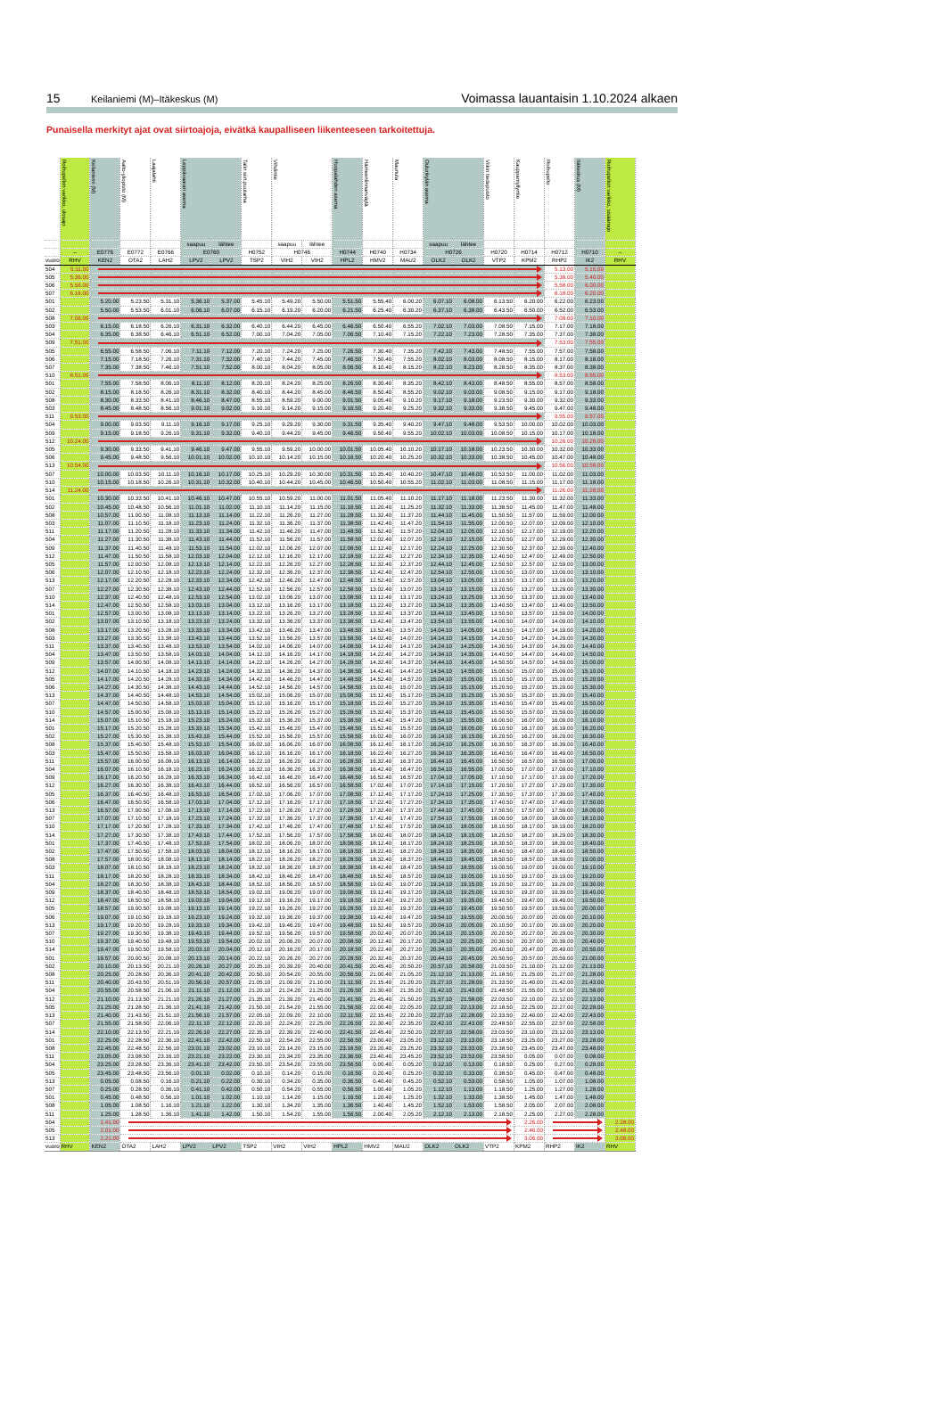15 Keilaniemi (M)–Itäkeskus (M) Voimassa lauantaisin 1.10.2024 alkaen
Punaisella merkityt ajat ovat siirtoajoja, eivätkä kaupalliseen liikenteeseen tarkoitettuja.
| | Roihupellon varikko, ulosajo | Keilaniemi (M) | Aalto-yliopisto (M) | Laajalahti | Leppävaaran asema | | Talin siirt.puutarha | Vihdintie | | Huopalahden asema | Hämeenlinnanväylä | Maunula | Oulunkylän asema | | Viikin tiedepuisto | Kauppamyllyntie | Roihupelto | Itäkeskus (M) | Roihupellon varikko, sisäänajo |
| --- | --- | --- | --- | --- | --- | --- | --- | --- | --- | --- | --- | --- | --- | --- | --- | --- | --- | --- | --- |
| | | | | | saapuu | lähtee | | saapuu | lähtee | | | | saapuu | lähtee | | | | | |
| | – | E0776 | E0772 | E0766 | E0760 | | H0752 | H0746 | | H0744 | H0740 | H0734 | H0726 | | H0720 | H0714 | H0712 | H0710 | – |
| vuoro | RHV | KEN2 | OTA2 | LAH2 | LPV2 | LPV2 | TSP2 | VIH2 | VIH2 | HPL2 | HMV2 | MAU2 | OLK2 | OLK2 | VTP2 | KPM2 | RHP2 | IK2 | RHV |
| 504 | 5.11.00 | | | | | | | | | | | | | | | | 5.13.00 | 5.15.00 | |
| 505 | 5.36.00 | | | | | | | | | | | | | | | | 5.38.00 | 5.40.00 | |
| 506 | 5.56.00 | | | | | | | | | | | | | | | | 5.58.00 | 6.00.00 | |
| 507 | 6.16.00 | | | | | | | | | | | | | | | | 6.18.00 | 6.20.00 | |
| 501 | | 5.20.00 | 5.23.50 | 5.31.10 | 5.36.10 | 5.37.00 | 5.45.10 | 5.49.20 | 5.50.00 | 5.51.50 | 5.55.40 | 6.00.20 | 6.07.10 | 6.08.00 | 6.13.50 | 6.20.00 | 6.22.00 | 6.23.00 | |
| 502 | | 5.50.00 | 5.53.50 | 6.01.10 | 6.06.10 | 6.07.00 | 6.15.10 | 6.19.20 | 6.20.00 | 6.21.50 | 6.25.40 | 6.30.20 | 6.37.10 | 6.38.00 | 6.43.50 | 6.50.00 | 6.52.00 | 6.53.00 | |
| 508 | 7.06.00 | | | | | | | | | | | | | | | | 7.08.00 | 7.10.00 | |
| 503 | | 6.15.00 | 6.18.50 | 6.26.10 | 6.31.10 | 6.32.00 | 6.40.10 | 6.44.20 | 6.45.00 | 6.46.50 | 6.50.40 | 6.55.20 | 7.02.10 | 7.03.00 | 7.08.50 | 7.15.00 | 7.17.00 | 7.18.00 | |
| 504 | | 6.35.00 | 6.38.50 | 6.46.10 | 6.51.10 | 6.52.00 | 7.00.10 | 7.04.20 | 7.05.00 | 7.06.50 | 7.10.40 | 7.15.20 | 7.22.10 | 7.23.00 | 7.28.50 | 7.35.00 | 7.37.00 | 7.38.00 | |
| 509 | 7.51.00 | | | | | | | | | | | | | | | | 7.53.00 | 7.55.00 | |
| 505 | | 6.55.00 | 6.58.50 | 7.06.10 | 7.11.10 | 7.12.00 | 7.20.10 | 7.24.20 | 7.25.00 | 7.26.50 | 7.30.40 | 7.35.20 | 7.42.10 | 7.43.00 | 7.48.50 | 7.55.00 | 7.57.00 | 7.58.00 | |
| 506 | | 7.15.00 | 7.18.50 | 7.26.10 | 7.31.10 | 7.32.00 | 7.40.10 | 7.44.20 | 7.45.00 | 7.46.50 | 7.50.40 | 7.55.20 | 8.02.10 | 8.03.00 | 8.08.50 | 8.15.00 | 8.17.00 | 8.18.00 | |
| 507 | | 7.35.00 | 7.38.50 | 7.46.10 | 7.51.10 | 7.52.00 | 8.00.10 | 8.04.20 | 8.05.00 | 8.06.50 | 8.10.40 | 8.15.20 | 8.22.10 | 8.23.00 | 8.28.50 | 8.35.00 | 8.37.00 | 8.38.00 | |
| 510 | 8.51.00 | | | | | | | | | | | | | | | | 8.53.00 | 8.55.00 | |
| 501 | | 7.55.00 | 7.58.50 | 8.06.10 | 8.11.10 | 8.12.00 | 8.20.10 | 8.24.20 | 8.25.00 | 8.26.50 | 8.30.40 | 8.35.20 | 8.42.10 | 8.43.00 | 8.48.50 | 8.55.00 | 8.57.00 | 8.58.00 | |
| 502 | | 8.15.00 | 8.18.50 | 8.26.10 | 8.31.10 | 8.32.00 | 8.40.10 | 8.44.20 | 8.45.00 | 8.46.50 | 8.50.40 | 8.55.20 | 9.02.10 | 9.03.00 | 9.08.50 | 9.15.00 | 9.17.00 | 9.18.00 | |
| 508 | | 8.30.00 | 8.33.50 | 8.41.10 | 8.46.10 | 8.47.00 | 8.55.10 | 8.59.20 | 9.00.00 | 9.01.50 | 9.05.40 | 9.10.20 | 9.17.10 | 9.18.00 | 9.23.50 | 9.30.00 | 9.32.00 | 9.33.00 | |
| 503 | | 8.45.00 | 8.48.50 | 8.56.10 | 9.01.10 | 9.02.00 | 9.10.10 | 9.14.20 | 9.15.00 | 9.16.50 | 9.20.40 | 9.25.20 | 9.32.10 | 9.33.00 | 9.38.50 | 9.45.00 | 9.47.00 | 9.48.00 | |
| 511 | 9.53.00 | | | | | | | | | | | | | | | | 9.55.00 | 9.57.00 | |
| 504 | | 9.00.00 | 9.03.50 | 9.11.10 | 9.16.10 | 9.17.00 | 9.25.10 | 9.29.20 | 9.30.00 | 9.31.50 | 9.35.40 | 9.40.20 | 9.47.10 | 9.48.00 | 9.53.50 | 10.00.00 | 10.02.00 | 10.03.00 | |
| 509 | | 9.15.00 | 9.18.50 | 9.26.10 | 9.31.10 | 9.32.00 | 9.40.10 | 9.44.20 | 9.45.00 | 9.46.50 | 9.50.40 | 9.55.20 | 10.02.10 | 10.03.00 | 10.08.50 | 10.15.00 | 10.17.00 | 10.18.00 | |
| 512 | 10.24.00 | | | | | | | | | | | | | | | | 10.26.00 | 10.28.00 | |
| 505 | | 9.30.00 | 9.33.50 | 9.41.10 | 9.46.10 | 9.47.00 | 9.55.10 | 9.59.20 | 10.00.00 | 10.01.50 | 10.05.40 | 10.10.20 | 10.17.10 | 10.18.00 | 10.23.50 | 10.30.00 | 10.32.00 | 10.33.00 | |
| 506 | | 9.45.00 | 9.48.50 | 9.56.10 | 10.01.10 | 10.02.00 | 10.10.10 | 10.14.20 | 10.15.00 | 10.16.50 | 10.20.40 | 10.25.20 | 10.32.10 | 10.33.00 | 10.38.50 | 10.45.00 | 10.47.00 | 10.48.00 | |
| 513 | 10.54.00 | | | | | | | | | | | | | | | | 10.56.00 | 10.58.00 | |
| 507 | | 10.00.00 | 10.03.50 | 10.11.10 | 10.16.10 | 10.17.00 | 10.25.10 | 10.29.20 | 10.30.00 | 10.31.50 | 10.35.40 | 10.40.20 | 10.47.10 | 10.48.00 | 10.53.50 | 11.00.00 | 11.02.00 | 11.03.00 | |
| 510 | | 10.15.00 | 10.18.50 | 10.26.10 | 10.31.10 | 10.32.00 | 10.40.10 | 10.44.20 | 10.45.00 | 10.46.50 | 10.50.40 | 10.55.20 | 11.02.10 | 11.03.00 | 11.08.50 | 11.15.00 | 11.17.00 | 11.18.00 | |
| 514 | 11.24.00 | | | | | | | | | | | | | | | | 11.26.00 | 11.28.00 | |
| 501 | | 10.30.00 | 10.33.50 | 10.41.10 | 10.46.10 | 10.47.00 | 10.55.10 | 10.59.20 | 11.00.00 | 11.01.50 | 11.05.40 | 11.10.20 | 11.17.10 | 11.18.00 | 11.23.50 | 11.30.00 | 11.32.00 | 11.33.00 | |
| 502 | | 10.45.00 | 10.48.50 | 10.56.10 | 11.01.10 | 11.02.00 | 11.10.10 | 11.14.20 | 11.15.00 | 11.16.50 | 11.20.40 | 11.25.20 | 11.32.10 | 11.33.00 | 11.38.50 | 11.45.00 | 11.47.00 | 11.48.00 | |
| 508 | | 10.57.00 | 11.00.50 | 11.08.10 | 11.13.10 | 11.14.00 | 11.22.10 | 11.26.20 | 11.27.00 | 11.28.50 | 11.32.40 | 11.37.20 | 11.44.10 | 11.45.00 | 11.50.50 | 11.57.00 | 11.59.00 | 12.00.00 | |
| 503 | | 11.07.00 | 11.10.50 | 11.18.10 | 11.23.10 | 11.24.00 | 11.32.10 | 11.36.20 | 11.37.00 | 11.38.50 | 11.42.40 | 11.47.20 | 11.54.10 | 11.55.00 | 12.00.50 | 12.07.00 | 12.09.00 | 12.10.00 | |
| 511 | | 11.17.00 | 11.20.50 | 11.28.10 | 11.33.10 | 11.34.00 | 11.42.10 | 11.46.20 | 11.47.00 | 11.48.50 | 11.52.40 | 11.57.20 | 12.04.10 | 12.05.00 | 12.10.50 | 12.17.00 | 12.19.00 | 12.20.00 | |
| 504 | | 11.27.00 | 11.30.50 | 11.38.10 | 11.43.10 | 11.44.00 | 11.52.10 | 11.56.20 | 11.57.00 | 11.58.50 | 12.02.40 | 12.07.20 | 12.14.10 | 12.15.00 | 12.20.50 | 12.27.00 | 12.29.00 | 12.30.00 | |
| 509 | | 11.37.00 | 11.40.50 | 11.48.10 | 11.53.10 | 11.54.00 | 12.02.10 | 12.06.20 | 12.07.00 | 12.08.50 | 12.12.40 | 12.17.20 | 12.24.10 | 12.25.00 | 12.30.50 | 12.37.00 | 12.39.00 | 12.40.00 | |
| 512 | | 11.47.00 | 11.50.50 | 11.58.10 | 12.03.10 | 12.04.00 | 12.12.10 | 12.16.20 | 12.17.00 | 12.18.50 | 12.22.40 | 12.27.20 | 12.34.10 | 12.35.00 | 12.40.50 | 12.47.00 | 12.49.00 | 12.50.00 | |
| 505 | | 11.57.00 | 12.00.50 | 12.08.10 | 12.13.10 | 12.14.00 | 12.22.10 | 12.26.20 | 12.27.00 | 12.28.50 | 12.32.40 | 12.37.20 | 12.44.10 | 12.45.00 | 12.50.50 | 12.57.00 | 12.59.00 | 13.00.00 | |
| 506 | | 12.07.00 | 12.10.50 | 12.18.10 | 12.23.10 | 12.24.00 | 12.32.10 | 12.36.20 | 12.37.00 | 12.38.50 | 12.42.40 | 12.47.20 | 12.54.10 | 12.55.00 | 13.00.50 | 13.07.00 | 13.09.00 | 13.10.00 | |
| 513 | | 12.17.00 | 12.20.50 | 12.28.10 | 12.33.10 | 12.34.00 | 12.42.10 | 12.46.20 | 12.47.00 | 12.48.50 | 12.52.40 | 12.57.20 | 13.04.10 | 13.05.00 | 13.10.50 | 13.17.00 | 13.19.00 | 13.20.00 | |
| 507 | | 12.27.00 | 12.30.50 | 12.38.10 | 12.43.10 | 12.44.00 | 12.52.10 | 12.56.20 | 12.57.00 | 12.58.50 | 13.02.40 | 13.07.20 | 13.14.10 | 13.15.00 | 13.20.50 | 13.27.00 | 13.29.00 | 13.30.00 | |
| 510 | | 12.37.00 | 12.40.50 | 12.48.10 | 12.53.10 | 12.54.00 | 13.02.10 | 13.06.20 | 13.07.00 | 13.08.50 | 13.12.40 | 13.17.20 | 13.24.10 | 13.25.00 | 13.30.50 | 13.37.00 | 13.39.00 | 13.40.00 | |
| 514 | | 12.47.00 | 12.50.50 | 12.58.10 | 13.03.10 | 13.04.00 | 13.12.10 | 13.16.20 | 13.17.00 | 13.18.50 | 13.22.40 | 13.27.20 | 13.34.10 | 13.35.00 | 13.40.50 | 13.47.00 | 13.49.00 | 13.50.00 | |
| 501 | | 12.57.00 | 13.00.50 | 13.08.10 | 13.13.10 | 13.14.00 | 13.22.10 | 13.26.20 | 13.27.00 | 13.28.50 | 13.32.40 | 13.37.20 | 13.44.10 | 13.45.00 | 13.50.50 | 13.57.00 | 13.59.00 | 14.00.00 | |
| 502 | | 13.07.00 | 13.10.50 | 13.18.10 | 13.23.10 | 13.24.00 | 13.32.10 | 13.36.20 | 13.37.00 | 13.38.50 | 13.42.40 | 13.47.20 | 13.54.10 | 13.55.00 | 14.00.50 | 14.07.00 | 14.09.00 | 14.10.00 | |
| 508 | | 13.17.00 | 13.20.50 | 13.28.10 | 13.33.10 | 13.34.00 | 13.42.10 | 13.46.20 | 13.47.00 | 13.48.50 | 13.52.40 | 13.57.20 | 14.04.10 | 14.05.00 | 14.10.50 | 14.17.00 | 14.19.00 | 14.20.00 | |
| 503 | | 13.27.00 | 13.30.50 | 13.38.10 | 13.43.10 | 13.44.00 | 13.52.10 | 13.56.20 | 13.57.00 | 13.58.50 | 14.02.40 | 14.07.20 | 14.14.10 | 14.15.00 | 14.20.50 | 14.27.00 | 14.29.00 | 14.30.00 | |
| 511 | | 13.37.00 | 13.40.50 | 13.48.10 | 13.53.10 | 13.54.00 | 14.02.10 | 14.06.20 | 14.07.00 | 14.08.50 | 14.12.40 | 14.17.20 | 14.24.10 | 14.25.00 | 14.30.50 | 14.37.00 | 14.39.00 | 14.40.00 | |
| 504 | | 13.47.00 | 13.50.50 | 13.58.10 | 14.03.10 | 14.04.00 | 14.12.10 | 14.16.20 | 14.17.00 | 14.18.50 | 14.22.40 | 14.27.20 | 14.34.10 | 14.35.00 | 14.40.50 | 14.47.00 | 14.49.00 | 14.50.00 | |
| 509 | | 13.57.00 | 14.00.50 | 14.08.10 | 14.13.10 | 14.14.00 | 14.22.10 | 14.26.20 | 14.27.00 | 14.28.50 | 14.32.40 | 14.37.20 | 14.44.10 | 14.45.00 | 14.50.50 | 14.57.00 | 14.59.00 | 15.00.00 | |
| 512 | | 14.07.00 | 14.10.50 | 14.18.10 | 14.23.10 | 14.24.00 | 14.32.10 | 14.36.20 | 14.37.00 | 14.38.50 | 14.42.40 | 14.47.20 | 14.54.10 | 14.55.00 | 15.00.50 | 15.07.00 | 15.09.00 | 15.10.00 | |
| 505 | | 14.17.00 | 14.20.50 | 14.28.10 | 14.33.10 | 14.34.00 | 14.42.10 | 14.46.20 | 14.47.00 | 14.48.50 | 14.52.40 | 14.57.20 | 15.04.10 | 15.05.00 | 15.10.50 | 15.17.00 | 15.19.00 | 15.20.00 | |
| 506 | | 14.27.00 | 14.30.50 | 14.38.10 | 14.43.10 | 14.44.00 | 14.52.10 | 14.56.20 | 14.57.00 | 14.58.50 | 15.02.40 | 15.07.20 | 15.14.10 | 15.15.00 | 15.20.50 | 15.27.00 | 15.29.00 | 15.30.00 | |
| 513 | | 14.37.00 | 14.40.50 | 14.48.10 | 14.53.10 | 14.54.00 | 15.02.10 | 15.06.20 | 15.07.00 | 15.08.50 | 15.12.40 | 15.17.20 | 15.24.10 | 15.25.00 | 15.30.50 | 15.37.00 | 15.39.00 | 15.40.00 | |
| 507 | | 14.47.00 | 14.50.50 | 14.58.10 | 15.03.10 | 15.04.00 | 15.12.10 | 15.16.20 | 15.17.00 | 15.18.50 | 15.22.40 | 15.27.20 | 15.34.10 | 15.35.00 | 15.40.50 | 15.47.00 | 15.49.00 | 15.50.00 | |
| 510 | | 14.57.00 | 15.00.50 | 15.08.10 | 15.13.10 | 15.14.00 | 15.22.10 | 15.26.20 | 15.27.00 | 15.28.50 | 15.32.40 | 15.37.20 | 15.44.10 | 15.45.00 | 15.50.50 | 15.57.00 | 15.59.00 | 16.00.00 | |
| 514 | | 15.07.00 | 15.10.50 | 15.18.10 | 15.23.10 | 15.24.00 | 15.32.10 | 15.36.20 | 15.37.00 | 15.38.50 | 15.42.40 | 15.47.20 | 15.54.10 | 15.55.00 | 16.00.50 | 16.07.00 | 16.09.00 | 16.10.00 | |
| 501 | | 15.17.00 | 15.20.50 | 15.28.10 | 15.33.10 | 15.34.00 | 15.42.10 | 15.46.20 | 15.47.00 | 15.48.50 | 15.52.40 | 15.57.20 | 16.04.10 | 16.05.00 | 16.10.50 | 16.17.00 | 16.19.00 | 16.20.00 | |
| 502 | | 15.27.00 | 15.30.50 | 15.38.10 | 15.43.10 | 15.44.00 | 15.52.10 | 15.56.20 | 15.57.00 | 15.58.50 | 16.02.40 | 16.07.20 | 16.14.10 | 16.15.00 | 16.20.50 | 16.27.00 | 16.29.00 | 16.30.00 | |
| 508 | | 15.37.00 | 15.40.50 | 15.48.10 | 15.53.10 | 15.54.00 | 16.02.10 | 16.06.20 | 16.07.00 | 16.08.50 | 16.12.40 | 16.17.20 | 16.24.10 | 16.25.00 | 16.30.50 | 16.37.00 | 16.39.00 | 16.40.00 | |
| 503 | | 15.47.00 | 15.50.50 | 15.58.10 | 16.03.10 | 16.04.00 | 16.12.10 | 16.16.20 | 16.17.00 | 16.18.50 | 16.22.40 | 16.27.20 | 16.34.10 | 16.35.00 | 16.40.50 | 16.47.00 | 16.49.00 | 16.50.00 | |
| 511 | | 15.57.00 | 16.00.50 | 16.08.10 | 16.13.10 | 16.14.00 | 16.22.10 | 16.26.20 | 16.27.00 | 16.28.50 | 16.32.40 | 16.37.20 | 16.44.10 | 16.45.00 | 16.50.50 | 16.57.00 | 16.59.00 | 17.00.00 | |
| 504 | | 16.07.00 | 16.10.50 | 16.18.10 | 16.23.10 | 16.24.00 | 16.32.10 | 16.36.20 | 16.37.00 | 16.38.50 | 16.42.40 | 16.47.20 | 16.54.10 | 16.55.00 | 17.00.50 | 17.07.00 | 17.09.00 | 17.10.00 | |
| 509 | | 16.17.00 | 16.20.50 | 16.28.10 | 16.33.10 | 16.34.00 | 16.42.10 | 16.46.20 | 16.47.00 | 16.48.50 | 16.52.40 | 16.57.20 | 17.04.10 | 17.05.00 | 17.10.50 | 17.17.00 | 17.19.00 | 17.20.00 | |
| 512 | | 16.27.00 | 16.30.50 | 16.38.10 | 16.43.10 | 16.44.00 | 16.52.10 | 16.56.20 | 16.57.00 | 16.58.50 | 17.02.40 | 17.07.20 | 17.14.10 | 17.15.00 | 17.20.50 | 17.27.00 | 17.29.00 | 17.30.00 | |
| 505 | | 16.37.00 | 16.40.50 | 16.48.10 | 16.53.10 | 16.54.00 | 17.02.10 | 17.06.20 | 17.07.00 | 17.08.50 | 17.12.40 | 17.17.20 | 17.24.10 | 17.25.00 | 17.30.50 | 17.37.00 | 17.39.00 | 17.40.00 | |
| 506 | | 16.47.00 | 16.50.50 | 16.58.10 | 17.03.10 | 17.04.00 | 17.12.10 | 17.16.20 | 17.17.00 | 17.18.50 | 17.22.40 | 17.27.20 | 17.34.10 | 17.35.00 | 17.40.50 | 17.47.00 | 17.49.00 | 17.50.00 | |
| 513 | | 16.57.00 | 17.00.50 | 17.08.10 | 17.13.10 | 17.14.00 | 17.22.10 | 17.26.20 | 17.27.00 | 17.28.50 | 17.32.40 | 17.37.20 | 17.44.10 | 17.45.00 | 17.50.50 | 17.57.00 | 17.59.00 | 18.00.00 | |
| 507 | | 17.07.00 | 17.10.50 | 17.18.10 | 17.23.10 | 17.24.00 | 17.32.10 | 17.36.20 | 17.37.00 | 17.38.50 | 17.42.40 | 17.47.20 | 17.54.10 | 17.55.00 | 18.00.50 | 18.07.00 | 18.09.00 | 18.10.00 | |
| 510 | | 17.17.00 | 17.20.50 | 17.28.10 | 17.33.10 | 17.34.00 | 17.42.10 | 17.46.20 | 17.47.00 | 17.48.50 | 17.52.40 | 17.57.20 | 18.04.10 | 18.05.00 | 18.10.50 | 18.17.00 | 18.19.00 | 18.20.00 | |
| 514 | | 17.27.00 | 17.30.50 | 17.38.10 | 17.43.10 | 17.44.00 | 17.52.10 | 17.56.20 | 17.57.00 | 17.58.50 | 18.02.40 | 18.07.20 | 18.14.10 | 18.15.00 | 18.20.50 | 18.27.00 | 18.29.00 | 18.30.00 | |
| 501 | | 17.37.00 | 17.40.50 | 17.48.10 | 17.53.10 | 17.54.00 | 18.02.10 | 18.06.20 | 18.07.00 | 18.08.50 | 18.12.40 | 18.17.20 | 18.24.10 | 18.25.00 | 18.30.50 | 18.37.00 | 18.39.00 | 18.40.00 | |
| 502 | | 17.47.00 | 17.50.50 | 17.58.10 | 18.03.10 | 18.04.00 | 18.12.10 | 18.16.20 | 18.17.00 | 18.18.50 | 18.22.40 | 18.27.20 | 18.34.10 | 18.35.00 | 18.40.50 | 18.47.00 | 18.49.00 | 18.50.00 | |
| 508 | | 17.57.00 | 18.00.50 | 18.08.10 | 18.13.10 | 18.14.00 | 18.22.10 | 18.26.20 | 18.27.00 | 18.28.50 | 18.32.40 | 18.37.20 | 18.44.10 | 18.45.00 | 18.50.50 | 18.57.00 | 18.59.00 | 19.00.00 | |
| 503 | | 18.07.00 | 18.10.50 | 18.18.10 | 18.23.10 | 18.24.00 | 18.32.10 | 18.36.20 | 18.37.00 | 18.38.50 | 18.42.40 | 18.47.20 | 18.54.10 | 18.55.00 | 19.00.50 | 19.07.00 | 19.09.00 | 19.10.00 | |
| 511 | | 18.17.00 | 18.20.50 | 18.28.10 | 18.33.10 | 18.34.00 | 18.42.10 | 18.46.20 | 18.47.00 | 18.48.50 | 18.52.40 | 18.57.20 | 19.04.10 | 19.05.00 | 19.10.50 | 19.17.00 | 19.19.00 | 19.20.00 | |
| 504 | | 18.27.00 | 18.30.50 | 18.38.10 | 18.43.10 | 18.44.00 | 18.52.10 | 18.56.20 | 18.57.00 | 18.58.50 | 19.02.40 | 19.07.20 | 19.14.10 | 19.15.00 | 19.20.50 | 19.27.00 | 19.29.00 | 19.30.00 | |
| 509 | | 18.37.00 | 18.40.50 | 18.48.10 | 18.53.10 | 18.54.00 | 19.02.10 | 19.06.20 | 19.07.00 | 19.08.50 | 19.12.40 | 19.17.20 | 19.24.10 | 19.25.00 | 19.30.50 | 19.37.00 | 19.39.00 | 19.40.00 | |
| 512 | | 18.47.00 | 18.50.50 | 18.58.10 | 19.03.10 | 19.04.00 | 19.12.10 | 19.16.20 | 19.17.00 | 19.18.50 | 19.22.40 | 19.27.20 | 19.34.10 | 19.35.00 | 19.40.50 | 19.47.00 | 19.49.00 | 19.50.00 | |
| 505 | | 18.57.00 | 19.00.50 | 19.08.10 | 19.13.10 | 19.14.00 | 19.22.10 | 19.26.20 | 19.27.00 | 19.28.50 | 19.32.40 | 19.37.20 | 19.44.10 | 19.45.00 | 19.50.50 | 19.57.00 | 19.59.00 | 20.00.00 | |
| 506 | | 19.07.00 | 19.10.50 | 19.18.10 | 19.23.10 | 19.24.00 | 19.32.10 | 19.36.20 | 19.37.00 | 19.38.50 | 19.42.40 | 19.47.20 | 19.54.10 | 19.55.00 | 20.00.50 | 20.07.00 | 20.09.00 | 20.10.00 | |
| 513 | | 19.17.00 | 19.20.50 | 19.28.10 | 19.33.10 | 19.34.00 | 19.42.10 | 19.46.20 | 19.47.00 | 19.48.50 | 19.52.40 | 19.57.20 | 20.04.10 | 20.05.00 | 20.10.50 | 20.17.00 | 20.19.00 | 20.20.00 | |
| 507 | | 19.27.00 | 19.30.50 | 19.38.10 | 19.43.10 | 19.44.00 | 19.52.10 | 19.56.20 | 19.57.00 | 19.58.50 | 20.02.40 | 20.07.20 | 20.14.10 | 20.15.00 | 20.20.50 | 20.27.00 | 20.29.00 | 20.30.00 | |
| 510 | | 19.37.00 | 19.40.50 | 19.48.10 | 19.53.10 | 19.54.00 | 20.02.10 | 20.06.20 | 20.07.00 | 20.08.50 | 20.12.40 | 20.17.20 | 20.24.10 | 20.25.00 | 20.30.50 | 20.37.00 | 20.39.00 | 20.40.00 | |
| 514 | | 19.47.00 | 19.50.50 | 19.58.10 | 20.03.10 | 20.04.00 | 20.12.10 | 20.16.20 | 20.17.00 | 20.18.50 | 20.22.40 | 20.27.20 | 20.34.10 | 20.35.00 | 20.40.50 | 20.47.00 | 20.49.00 | 20.50.00 | |
| 501 | | 19.57.00 | 20.00.50 | 20.08.10 | 20.13.10 | 20.14.00 | 20.22.10 | 20.26.20 | 20.27.00 | 20.28.50 | 20.32.40 | 20.37.20 | 20.44.10 | 20.45.00 | 20.50.50 | 20.57.00 | 20.59.00 | 21.00.00 | |
| 502 | | 20.10.00 | 20.13.50 | 20.21.10 | 20.26.10 | 20.27.00 | 20.35.10 | 20.39.20 | 20.40.00 | 20.41.50 | 20.45.40 | 20.50.20 | 20.57.10 | 20.58.00 | 21.03.50 | 21.10.00 | 21.12.00 | 21.13.00 | |
| 508 | | 20.25.00 | 20.28.50 | 20.36.10 | 20.41.10 | 20.42.00 | 20.50.10 | 20.54.20 | 20.55.00 | 20.56.50 | 21.00.40 | 21.05.20 | 21.12.10 | 21.13.00 | 21.18.50 | 21.25.00 | 21.27.00 | 21.28.00 | |
| 511 | | 20.40.00 | 20.43.50 | 20.51.10 | 20.56.10 | 20.57.00 | 21.05.10 | 21.09.20 | 21.10.00 | 21.11.50 | 21.15.40 | 21.20.20 | 21.27.10 | 21.28.00 | 21.33.50 | 21.40.00 | 21.42.00 | 21.43.00 | |
| 504 | | 20.55.00 | 20.58.50 | 21.06.10 | 21.11.10 | 21.12.00 | 21.20.10 | 21.24.20 | 21.25.00 | 21.26.50 | 21.30.40 | 21.35.20 | 21.42.10 | 21.43.00 | 21.48.50 | 21.55.00 | 21.57.00 | 21.58.00 | |
| 512 | | 21.10.00 | 21.13.50 | 21.21.10 | 21.26.10 | 21.27.00 | 21.35.10 | 21.39.20 | 21.40.00 | 21.41.50 | 21.45.40 | 21.50.20 | 21.57.10 | 21.58.00 | 22.03.50 | 22.10.00 | 22.12.00 | 22.13.00 | |
| 505 | | 21.25.00 | 21.28.50 | 21.36.10 | 21.41.10 | 21.42.00 | 21.50.10 | 21.54.20 | 21.55.00 | 21.56.50 | 22.00.40 | 22.05.20 | 22.12.10 | 22.13.00 | 22.18.50 | 22.25.00 | 22.27.00 | 22.28.00 | |
| 513 | | 21.40.00 | 21.43.50 | 21.51.10 | 21.56.10 | 21.57.00 | 22.05.10 | 22.09.20 | 22.10.00 | 22.11.50 | 22.15.40 | 22.20.20 | 22.27.10 | 22.28.00 | 22.33.50 | 22.40.00 | 22.42.00 | 22.43.00 | |
| 507 | | 21.55.00 | 21.58.50 | 22.06.10 | 22.11.10 | 22.12.00 | 22.20.10 | 22.24.20 | 22.25.00 | 22.26.50 | 22.30.40 | 22.35.20 | 22.42.10 | 22.43.00 | 22.48.50 | 22.55.00 | 22.57.00 | 22.58.00 | |
| 514 | | 22.10.00 | 22.13.50 | 22.21.10 | 22.26.10 | 22.27.00 | 22.35.10 | 22.39.20 | 22.40.00 | 22.41.50 | 22.45.40 | 22.50.20 | 22.57.10 | 22.58.00 | 23.03.50 | 23.10.00 | 23.12.00 | 23.13.00 | |
| 501 | | 22.25.00 | 22.28.50 | 22.36.10 | 22.41.10 | 22.42.00 | 22.50.10 | 22.54.20 | 22.55.00 | 22.56.50 | 23.00.40 | 23.05.20 | 23.12.10 | 23.13.00 | 23.18.50 | 23.25.00 | 23.27.00 | 23.28.00 | |
| 508 | | 22.45.00 | 22.48.50 | 22.56.10 | 23.01.10 | 23.02.00 | 23.10.10 | 23.14.20 | 23.15.00 | 23.16.50 | 23.20.40 | 23.25.20 | 23.32.10 | 23.33.00 | 23.38.50 | 23.45.00 | 23.47.00 | 23.48.00 | |
| 511 | | 23.05.00 | 23.08.50 | 23.16.10 | 23.21.10 | 23.22.00 | 23.30.10 | 23.34.20 | 23.35.00 | 23.36.50 | 23.40.40 | 23.45.20 | 23.52.10 | 23.53.00 | 23.58.50 | 0.05.00 | 0.07.00 | 0.08.00 | |
| 504 | | 23.25.00 | 23.28.50 | 23.36.10 | 23.41.10 | 23.42.00 | 23.50.10 | 23.54.20 | 23.55.00 | 23.56.50 | 0.00.40 | 0.05.20 | 0.12.10 | 0.13.00 | 0.18.50 | 0.25.00 | 0.27.00 | 0.28.00 | |
| 505 | | 23.45.00 | 23.48.50 | 23.56.10 | 0.01.10 | 0.02.00 | 0.10.10 | 0.14.20 | 0.15.00 | 0.16.50 | 0.20.40 | 0.25.20 | 0.32.10 | 0.33.00 | 0.38.50 | 0.45.00 | 0.47.00 | 0.48.00 | |
| 513 | | 0.05.00 | 0.08.50 | 0.16.10 | 0.21.10 | 0.22.00 | 0.30.10 | 0.34.20 | 0.35.00 | 0.36.50 | 0.40.40 | 0.45.20 | 0.52.10 | 0.53.00 | 0.58.50 | 1.05.00 | 1.07.00 | 1.08.00 | |
| 507 | | 0.25.00 | 0.28.50 | 0.36.10 | 0.41.10 | 0.42.00 | 0.50.10 | 0.54.20 | 0.55.00 | 0.56.50 | 1.00.40 | 1.05.20 | 1.12.10 | 1.13.00 | 1.18.50 | 1.25.00 | 1.27.00 | 1.28.00 | |
| 501 | | 0.45.00 | 0.48.50 | 0.56.10 | 1.01.10 | 1.02.00 | 1.10.10 | 1.14.20 | 1.15.00 | 1.16.50 | 1.20.40 | 1.25.20 | 1.32.10 | 1.33.00 | 1.38.50 | 1.45.00 | 1.47.00 | 1.48.00 | |
| 508 | | 1.05.00 | 1.08.50 | 1.16.10 | 1.21.10 | 1.22.00 | 1.30.10 | 1.34.20 | 1.35.00 | 1.36.50 | 1.40.40 | 1.45.20 | 1.52.10 | 1.53.00 | 1.58.50 | 2.05.00 | 2.07.00 | 2.08.00 | |
| 511 | | 1.25.00 | 1.28.50 | 1.36.10 | 1.41.10 | 1.42.00 | 1.50.10 | 1.54.20 | 1.55.00 | 1.56.50 | 2.00.40 | 2.05.20 | 2.12.10 | 2.13.00 | 2.18.50 | 2.25.00 | 2.27.00 | 2.28.00 | |
| 504 | | 1.41.00 | | | | | | | | | | | | | | 2.26.00 | | | 2.28.00 |
| 505 | | 2.01.00 | | | | | | | | | | | | | | 2.46.00 | | | 2.48.00 |
| 513 | | 2.21.00 | | | | | | | | | | | | | | 3.06.00 | | | 3.08.00 |
| vuoro | RHV | KEN2 | OTA2 | LAH2 | LPV2 | LPV2 | TSP2 | VIH2 | VIH2 | HPL2 | HMV2 | MAU2 | OLK2 | OLK2 | VTP2 | KPM2 | RHP2 | IK2 | RHV |